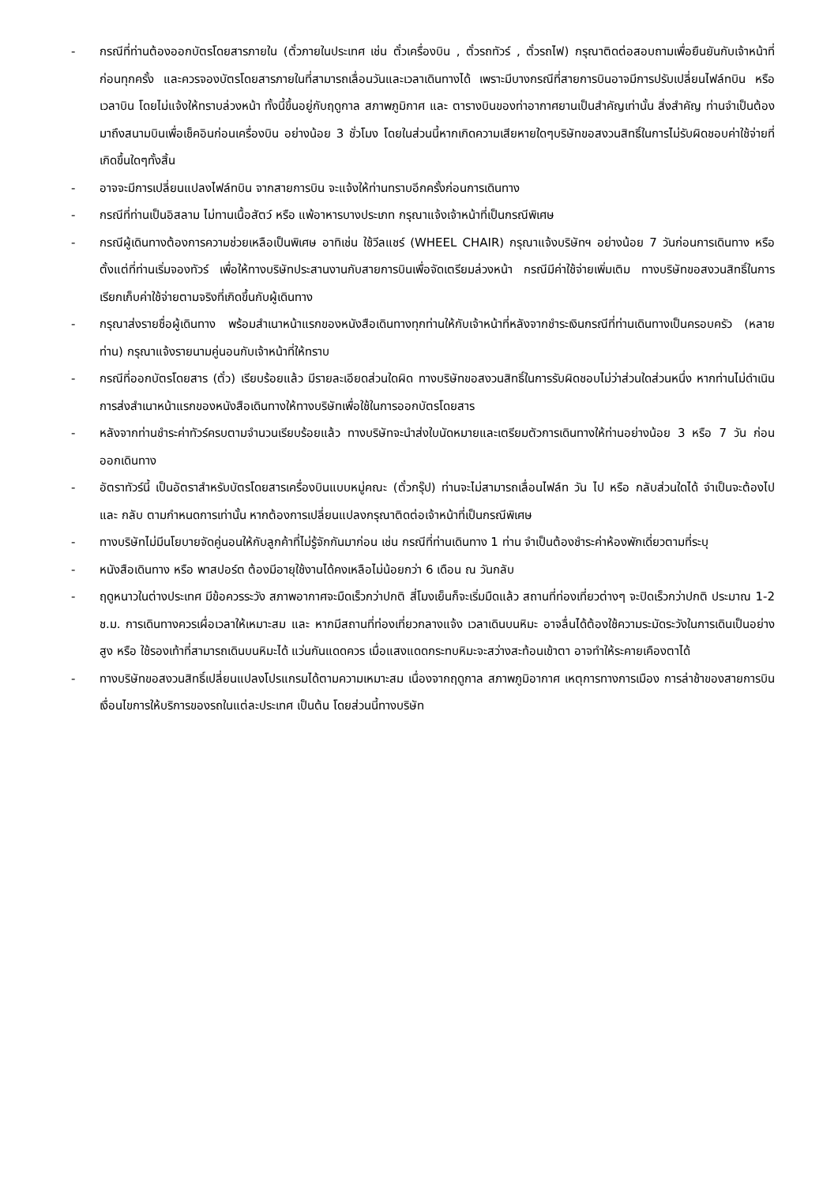- กรณีที่ท่านต้องออกบัตรโดยสารภายใน (ตั๋วภายในประเทศ เช่น ตั๋วเครื่องบิน , ตั๋วรถทัวร์ , ตั๋วรถไฟ) กรุณาติดต่อสอบถามเพื่อยืนยันกับเจ้าหน้าที่ก่อนทุกครั้ง และควรจองบัตรโดยสารภายในที่สามารถเลื่อนวันและเวลาเดินทางได้ เพราะมีบางกรณีที่สายการบินอาจมีการปรับเปลี่ยนไฟล์ทบิน หรือ เวลาบิน โดยไม่แจ้งให้ทราบล่วงหน้า ทั้งนี้ขึ้นอยู่กับฤดูกาล สภาพภูมิกาศ และ ตารางบินของท่าอากาศยานเป็นสำคัญเท่านั้น สิ่งสำคัญ ท่านจำเป็นต้องมาถึงสนามบินเพื่อเช็คอินก่อนเครื่องบิน อย่างน้อย 3 ชั่วโมง โดยในส่วนนี้หากเกิดความเสียหายใดๆบริษัทขอสงวนสิทธิ์ในการไม่รับผิดชอบค่าใช้จ่ายที่เกิดขึ้นใดๆทั้งสิ้น
- อาจจะมีการเปลี่ยนแปลงไฟล์ทบิน จากสายการบิน จะแจ้งให้ท่านทราบอีกครั้งก่อนการเดินทาง
- กรณีที่ท่านเป็นอิสลาม ไม่ทานเนื้อสัตว์ หรือ แพ้อาหารบางประเภท กรุณาแจ้งเจ้าหน้าที่เป็นกรณีพิเศษ
- กรณีผู้เดินทางต้องการความช่วยเหลือเป็นพิเศษ อาทิเช่น ใช้วีลแชร์ (WHEEL CHAIR) กรุณาแจ้งบริษัทฯ อย่างน้อย 7 วันก่อนการเดินทาง หรือตั้งแต่ที่ท่านเริ่มจองทัวร์ เพื่อให้ทางบริษัทประสานงานกับสายการบินเพื่อจัดเตรียมล่วงหน้า กรณีมีค่าใช้จ่ายเพิ่มเติม ทางบริษัทขอสงวนสิทธิ์ในการเรียกเก็บค่าใช้จ่ายตามจริงที่เกิดขึ้นกับผู้เดินทาง
- กรุณาส่งรายชื่อผู้เดินทาง พร้อมสำเนาหน้าแรกของหนังสือเดินทางทุกท่านให้กับเจ้าหน้าที่หลังจากชำระเงินกรณีที่ท่านเดินทางเป็นครอบครัว (หลายท่าน) กรุณาแจ้งรายนามคู่นอนกับเจ้าหน้าที่ให้ทราบ
- กรณีที่ออกบัตรโดยสาร (ตั๋ว) เรียบร้อยแล้ว มีรายละเอียดส่วนใดผิด ทางบริษัทขอสงวนสิทธิ์ในการรับผิดชอบไม่ว่าส่วนใดส่วนหนึ่ง หากท่านไม่ดำเนินการส่งสำเนาหน้าแรกของหนังสือเดินทางให้ทางบริษัทเพื่อใช้ในการออกบัตรโดยสาร
- หลังจากท่านชำระค่าทัวร์ครบตามจำนวนเรียบร้อยแล้ว ทางบริษัทจะนำส่งใบนัดหมายและเตรียมตัวการเดินทางให้ท่านอย่างน้อย 3 หรือ 7 วัน ก่อนออกเดินทาง
- อัตราทัวร์นี้ เป็นอัตราสำหรับบัตรโดยสารเครื่องบินแบบหมู่คณะ (ตั๋วกรุ๊ป) ท่านจะไม่สามารถเลื่อนไฟล์ท วัน ไป หรือ กลับส่วนใดได้ จำเป็นจะต้องไป และ กลับ ตามกำหนดการเท่านั้น หากต้องการเปลี่ยนแปลงกรุณาติดต่อเจ้าหน้าที่เป็นกรณีพิเศษ
- ทางบริษัทไม่มีนโยบายจัดคู่นอนให้กับลูกค้าที่ไม่รู้จักกันมาก่อน เช่น กรณีที่ท่านเดินทาง 1 ท่าน จำเป็นต้องชำระค่าห้องพักเดี่ยวตามที่ระบุ
- หนังสือเดินทาง หรือ พาสปอร์ต ต้องมีอายุใช้งานได้คงเหลือไม่น้อยกว่า 6 เดือน ณ วันกลับ
- ฤดูหนาวในต่างประเทศ มีข้อควรระวัง สภาพอากาศจะมืดเร็วกว่าปกติ สี่โมงเย็นก็จะเริ่มมืดแล้ว สถานที่ท่องเที่ยวต่างๆ จะปิดเร็วกว่าปกติ ประมาณ 1-2 ช.ม. การเดินทางควรเผื่อเวลาให้เหมาะสม และ หากมีสถานที่ท่องเที่ยวกลางแจ้ง เวลาเดินบนหิมะ อาจลื่นได้ต้องใช้ความระมัดระวังในการเดินเป็นอย่างสูง หรือ ใช้รองเท้าที่สามารถเดินบนหิมะได้ แว่นกันแดดควร เมื่อแสงแดดกระทบหิมะจะสว่างสะท้อนเข้าตา อาจทำให้ระคายเคืองตาได้
- ทางบริษัทขอสงวนสิทธิ์เปลี่ยนแปลงโปรแกรมได้ตามความเหมาะสม เนื่องจากฤดูกาล สภาพภูมิอากาศ เหตุการทางการเมือง การล่าช้าของสายการบิน เงื่อนไขการให้บริการของรถในแต่ละประเทศ เป็นต้น โดยส่วนนี้ทางบริษัท